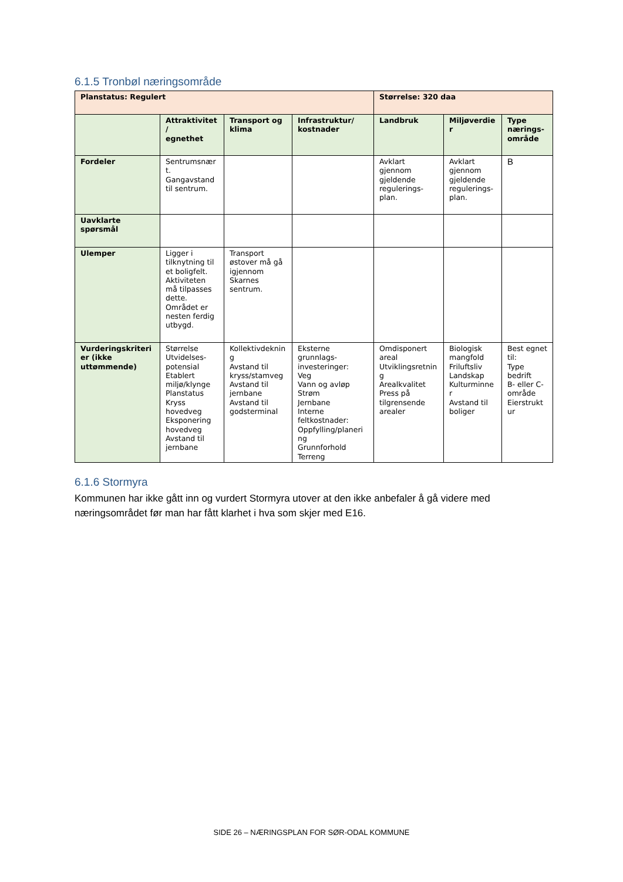6.1.5 Tronbøl næringsområde
| Planstatus: Regulert | | | | Størrelse: 320 daa | | |
| --- | --- | --- | --- | --- | --- | --- |
| | Attraktivitet / egnethet | Transport og klima | Infrastruktur/ kostnader | Landbruk | Miljøverdie r | Type nærings-område |
| Fordeler | Sentrumsnær t. Gangavstand til sentrum. | | | Avklart gjennom gjeldende regulerings-plan. | Avklart gjennom gjeldende regulerings-plan. | B |
| Uavklarte spørsmål | | | | | | |
| Ulemper | Ligger i tilknytning til et boligfelt. Aktiviteten må tilpasses dette. Området er nesten ferdig utbygd. | Transport østover må gå igjennom Skarnes sentrum. | | | | |
| Vurderingskriteri er (ikke uttømmende) | Størrelse Utvidelses-potensial Etablert miljø/klynge Planstatus Kryss hovedveg Eksponering hovedveg Avstand til jernbane | Kollektivdeknin g Avstand til kryss/stamveg Avstand til jernbane Avstand til godsterminal | Eksterne grunnlags-investeringer: Veg Vann og avløp Strøm Jernbane Interne feltkostnader: Oppfylling/planeri ng Grunnforhold Terreng | Omdisponert areal Utviklingsretnin g Arealkvalitet Press på tilgrensende arealer | Biologisk mangfold Friluftsliv Landskap Kulturminne r Avstand til boliger | Best egnet til: Type bedrift B- eller C-område Eierstrukt ur |
6.1.6 Stormyra
Kommunen har ikke gått inn og vurdert Stormyra utover at den ikke anbefaler å gå videre med næringsområdet før man har fått klarhet i hva som skjer med E16.
SIDE 26 – NÆRINGSPLAN FOR SØR-ODAL KOMMUNE